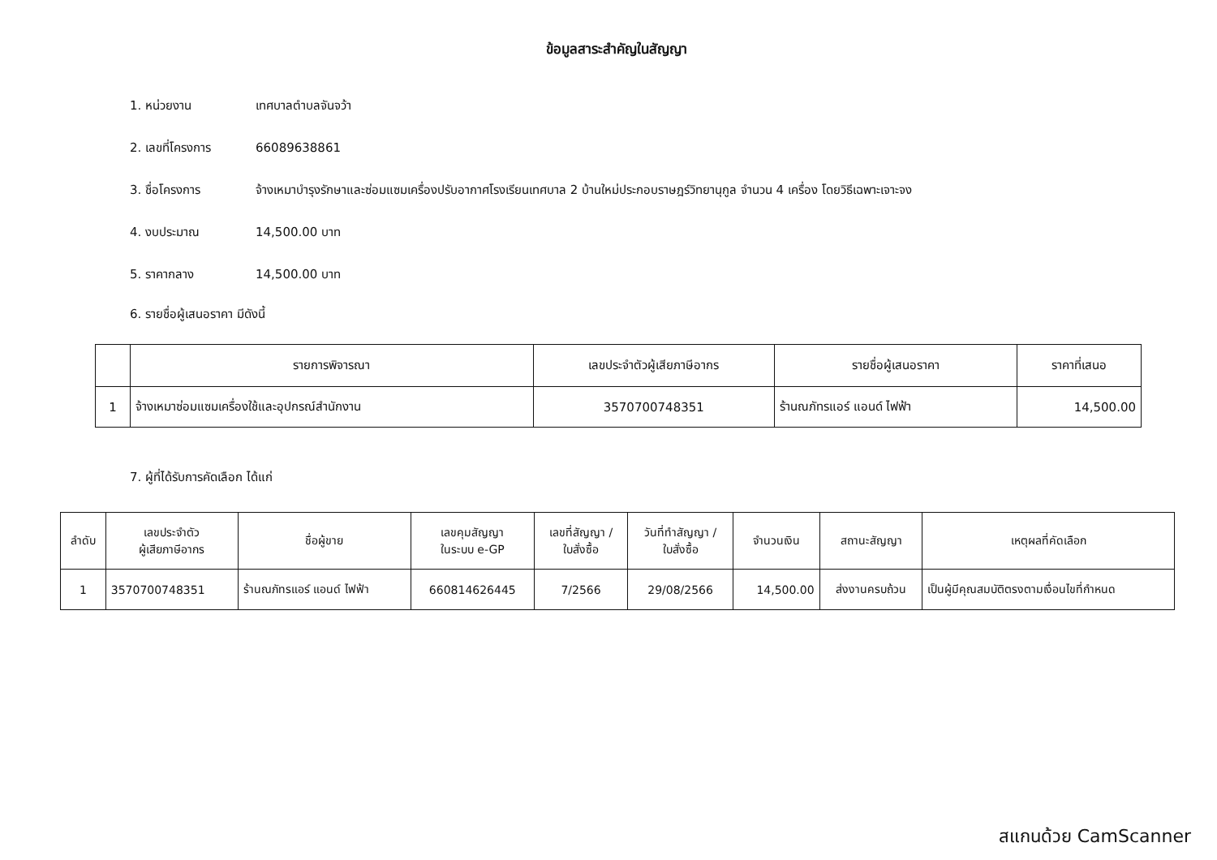ข้อมูลสาระสำคัญในสัญญา
1. หน่วยงาน เทศบาลตำบลจันจว้า
2. เลขที่โครงการ 66089638861
3. ชื่อโครงการ จ้างเหมาบำรุงรักษาและซ่อมแซมเครื่องปรับอากาศโรงเรียนเทศบาล 2 บ้านใหม่ประกอบราษฎร์วิทยานุกูล จำนวน 4 เครื่อง โดยวิธีเฉพาะเจาะจง
4. งบประมาณ 14,500.00 บาท
5. ราคากลาง 14,500.00 บาท
6. รายชื่อผู้เสนอราคา มีดังนี้
| | รายการพิจารณา | เลขประจำตัวผู้เสียภาษีอากร | รายชื่อผู้เสนอราคา | ราคาที่เสนอ |
| --- | --- | --- | --- | --- |
| 1 | จ้างเหมาซ่อมแซมเครื่องใช้และอุปกรณ์สำนักงาน | 3570700748351 | ร้านณภัทรแอร์ แอนด์ ไฟฟ้า | 14,500.00 |
7. ผู้ที่ได้รับการคัดเลือก ได้แก่
| ลำดับ | เลขประจำตัว ผู้เสียภาษีอากร | ชื่อผู้ขาย | เลขคุมสัญญา ในระบบ e-GP | เลขที่สัญญา / ใบสั่งซื้อ | วันที่ทำสัญญา / ใบสั่งซื้อ | จำนวนเงิน | สถานะสัญญา | เหตุผลที่คัดเลือก |
| --- | --- | --- | --- | --- | --- | --- | --- | --- |
| 1 | 3570700748351 | ร้านณภัทรแอร์ แอนด์ ไฟฟ้า | 660814626445 | 7/2566 | 29/08/2566 | 14,500.00 | ส่งงานครบถ้วน | เป็นผู้มีคุณสมบัติตรงตามเงื่อนไขที่กำหนด |
สแกนด้วย CamScanner